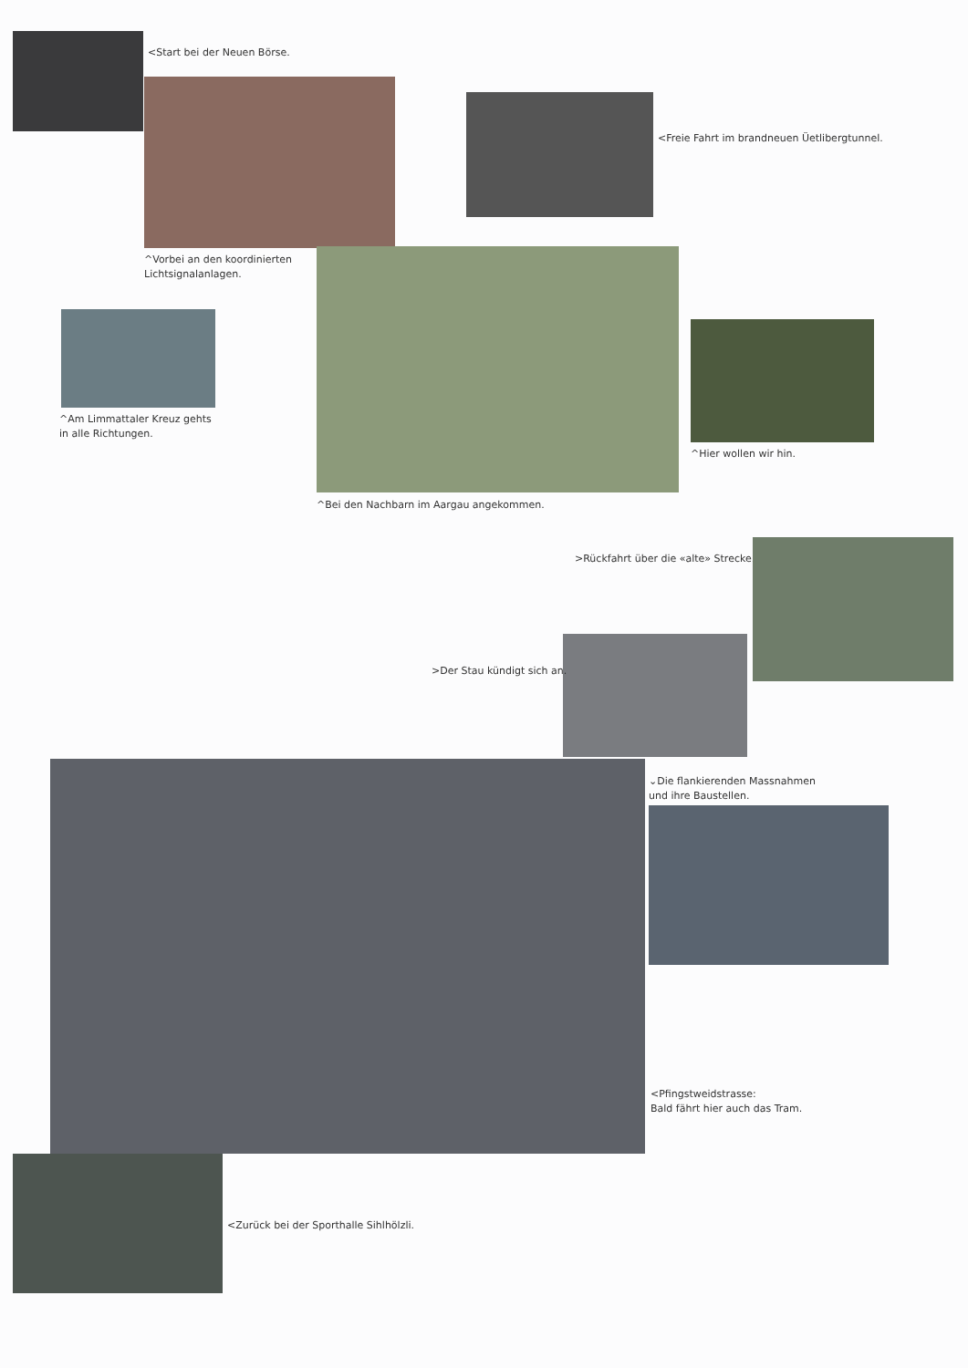<Start bei der Neuen Börse.
<Freie Fahrt im brandneuen Üetlibergtunnel.
^Vorbei an den koordinierten
Lichtsignalanlagen.
^Am Limmattaler Kreuz gehts
in alle Richtungen.
^Hier wollen wir hin.
^Bei den Nachbarn im Aargau angekommen.
>Rückfahrt über die «alte» Strecke.
>Der Stau kündigt sich an.
⌄Die flankierenden Massnahmen
und ihre Baustellen.
<Pfingstweidstrasse:
Bald fährt hier auch das Tram.
<Zurück bei der Sporthalle Sihlhölzli.